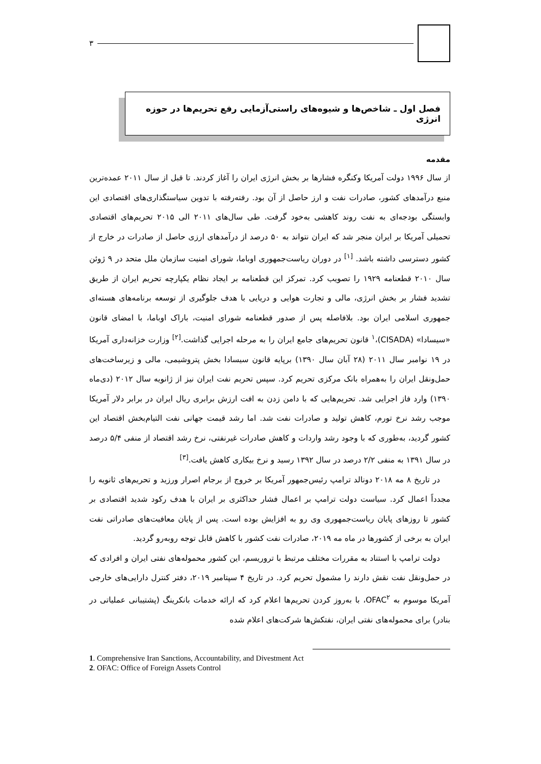۳
فصل اول ـ شاخص‌ها و شیوه‌های راستی‌آزمایی رفع تحریم‌ها در حوزه انرژی
مقدمه
از سال ۱۹۹۶ دولت آمریکا وکنگره فشارها بر بخش انرژی ایران را آغاز کردند. تا قبل از سال ۲۰۱۱ عمده‌ترین منبع درآمدهای کشور، صادرات نفت و ارز حاصل از آن بود. رفته‌رفته با تدوین سیاستگذاری‌های اقتصادی این وابستگی بودجه‌ای به نفت روند کاهشی به‌خود گرفت. طی سال‌های ۲۰۱۱ الی ۲۰۱۵ تحریم‌های اقتصادی تحمیلی آمریکا بر ایران منجر شد که ایران نتواند به ۵۰ درصد از درآمدهای ارزی حاصل از صادرات در خارج از کشور دسترسی داشته باشد. <sup>[۱]</sup> در دوران ریاست‌جمهوری اوباما، شورای امنیت سازمان ملل متحد در ۹ ژوئن سال ۲۰۱۰ قطعنامه ۱۹۲۹ را تصویب کرد. تمرکز این قطعنامه بر ایجاد نظام یکپارچه تحریم ایران از طریق تشدید فشار بر بخش انرژی، مالی و تجارت هوایی و دریایی با هدف جلوگیری از توسعه برنامه‌های هسته‌ای جمهوری اسلامی ایران بود. بلافاصله پس از صدور قطعنامه شورای امنیت، باراک اوباما، با امضای قانون «سیسادا» (CISADA)،<sup>۱</sup> قانون تحریم‌های جامع ایران را به مرحله اجرایی گذاشت.<sup>[۲]</sup> وزارت خزانه‌داری آمریکا در ۱۹ نوامبر سال ۲۰۱۱ (۲۸ آبان سال ۱۳۹۰) برپایه قانون سیسادا بخش پتروشیمی، مالی و زیرساخت‌های حمل‌ونقل ایران را به‌همراه بانک مرکزی تحریم کرد. سپس تحریم نفت ایران نیز از ژانویه سال ۲۰۱۲ (دی‌ماه ۱۳۹۰) وارد فاز اجرایی شد. تحریم‌هایی که با دامن زدن به افت ارزش برابری ریال ایران در برابر دلار آمریکا موجب رشد نرخ تورم، کاهش تولید و صادرات نفت شد. اما رشد قیمت جهانی نفت التیام‌بخش اقتصاد این کشور گردید، به‌طوری که با وجود رشد واردات و کاهش صادرات غیرنفتی، نرخ رشد اقتصاد از منفی ۵/۴ درصد در سال ۱۳۹۱ به منفی ۲/۲ درصد در سال ۱۳۹۲ رسید و نرخ بیکاری کاهش یافت.<sup>[۳]</sup>
در تاریخ ۸ مه ۲۰۱۸ دونالد ترامپ رئیس‌جمهور آمریکا بر خروج از برجام اصرار ورزید و تحریم‌های ثانویه را مجدداً اعمال کرد. سیاست دولت ترامپ بر اعمال فشار حداکثری بر ایران با هدف رکود شدید اقتصادی بر کشور تا روزهای پایان ریاست‌جمهوری وی رو به افزایش بوده است. پس از پایان معافیت‌های صادراتی نفت ایران به برخی از کشورها در ماه مه ۲۰۱۹، صادرات نفت کشور با کاهش قابل توجه روبه‌رو گردید.
دولت ترامپ با استناد به مقررات مختلف مرتبط با تروریسم، این کشور محموله‌های نفتی ایران و افرادی که در حمل‌ونقل نفت نقش دارند را مشمول تحریم کرد. در تاریخ ۴ سپتامبر ۲۰۱۹، دفتر کنترل دارایی‌های خارجی آمریکا موسوم به OFAC<sup>۲</sup>، با به‌روز کردن تحریم‌ها اعلام کرد که ارائه خدمات بانکرینگ (پشتیبانی عملیاتی در بنادر) برای محموله‌های نفتی ایران، نفتکش‌ها شرکت‌های اعلام شده
1. Comprehensive Iran Sanctions, Accountability, and Divestment Act
2. OFAC: Office of Foreign Assets Control